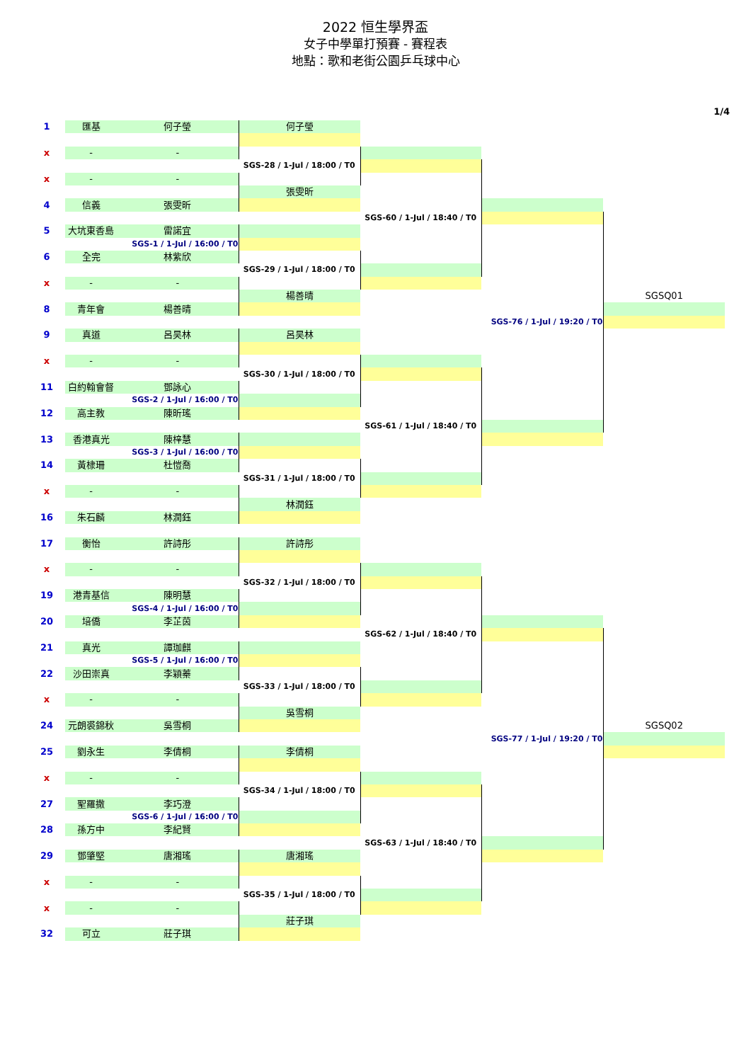2022 恒生學界盃
女子中學單打預賽 - 賽程表
地點：歌和老街公園乒乓球中心
1/4
| 1 | 匯基 | 何子瑩 | 何子瑩 | | | |
| x | - | - | | | | |
| | | | SGS-28 / 1-Jul / 18:00 / T0 | | | |
| x | - | - | | | | |
| | | | 張雯昕 | | | |
| 4 | 信義 | 張雯昕 | | | | |
| | | | | SGS-60 / 1-Jul / 18:40 / T0 | | |
| 5 | 大坑東香島 | 雷諾宜 | | | | |
| | | SGS-1 / 1-Jul / 16:00 / T0 | | | | |
| 6 | 全完 | 林紫欣 | | | | |
| | | | SGS-29 / 1-Jul / 18:00 / T0 | | | |
| x | - | - | | | | |
| | | | 楊善晴 | | | SGSQ01 |
| 8 | 青年會 | 楊善晴 | | | | |
| | | | | | SGS-76 / 1-Jul / 19:20 / T0 | |
| 9 | 真道 | 呂昊林 | 呂昊林 | | | |
| x | - | - | | | | |
| | | | SGS-30 / 1-Jul / 18:00 / T0 | | | |
| 11 | 白約翰會督 | 鄧詠心 | | | | |
| | | SGS-2 / 1-Jul / 16:00 / T0 | | | | |
| 12 | 高主教 | 陳昕瑤 | | | | |
| | | | | SGS-61 / 1-Jul / 18:40 / T0 | | |
| 13 | 香港真光 | 陳梓慧 | | | | |
| | | SGS-3 / 1-Jul / 16:00 / T0 | | | | |
| 14 | 黃棣珊 | 杜愷喬 | | | | |
| | | | SGS-31 / 1-Jul / 18:00 / T0 | | | |
| x | - | - | | | | |
| | | | 林潤鈺 | | | |
| 16 | 朱石麟 | 林潤鈺 | | | | |
| 17 | 衡怡 | 許詩彤 | 許詩彤 | | | |
| x | - | - | | | | |
| | | | SGS-32 / 1-Jul / 18:00 / T0 | | | |
| 19 | 港青基信 | 陳明慧 | | | | |
| | | SGS-4 / 1-Jul / 16:00 / T0 | | | | |
| 20 | 培僑 | 李芷茵 | | | | |
| | | | | SGS-62 / 1-Jul / 18:40 / T0 | | |
| 21 | 真光 | 譚珈麒 | | | | |
| | | SGS-5 / 1-Jul / 16:00 / T0 | | | | |
| 22 | 沙田崇真 | 李穎蓁 | | | | |
| | | | SGS-33 / 1-Jul / 18:00 / T0 | | | |
| x | - | - | | | | |
| | | | 吳雪桐 | | | |
| 24 | 元朗裘錦秋 | 吳雪桐 | | | | SGSQ02 |
| | | | | | SGS-77 / 1-Jul / 19:20 / T0 | |
| 25 | 劉永生 | 李倩桐 | 李倩桐 | | | |
| x | - | - | | | | |
| | | | SGS-34 / 1-Jul / 18:00 / T0 | | | |
| 27 | 聖羅撒 | 李巧澄 | | | | |
| | | SGS-6 / 1-Jul / 16:00 / T0 | | | | |
| 28 | 孫方中 | 李紀賢 | | | | |
| | | | | SGS-63 / 1-Jul / 18:40 / T0 | | |
| 29 | 鄧肇堅 | 唐湘瑤 | 唐湘瑤 | | | |
| x | - | - | | | | |
| | | | SGS-35 / 1-Jul / 18:00 / T0 | | | |
| x | - | - | | | | |
| | | | 莊子琪 | | | |
| 32 | 可立 | 莊子琪 | | | | |